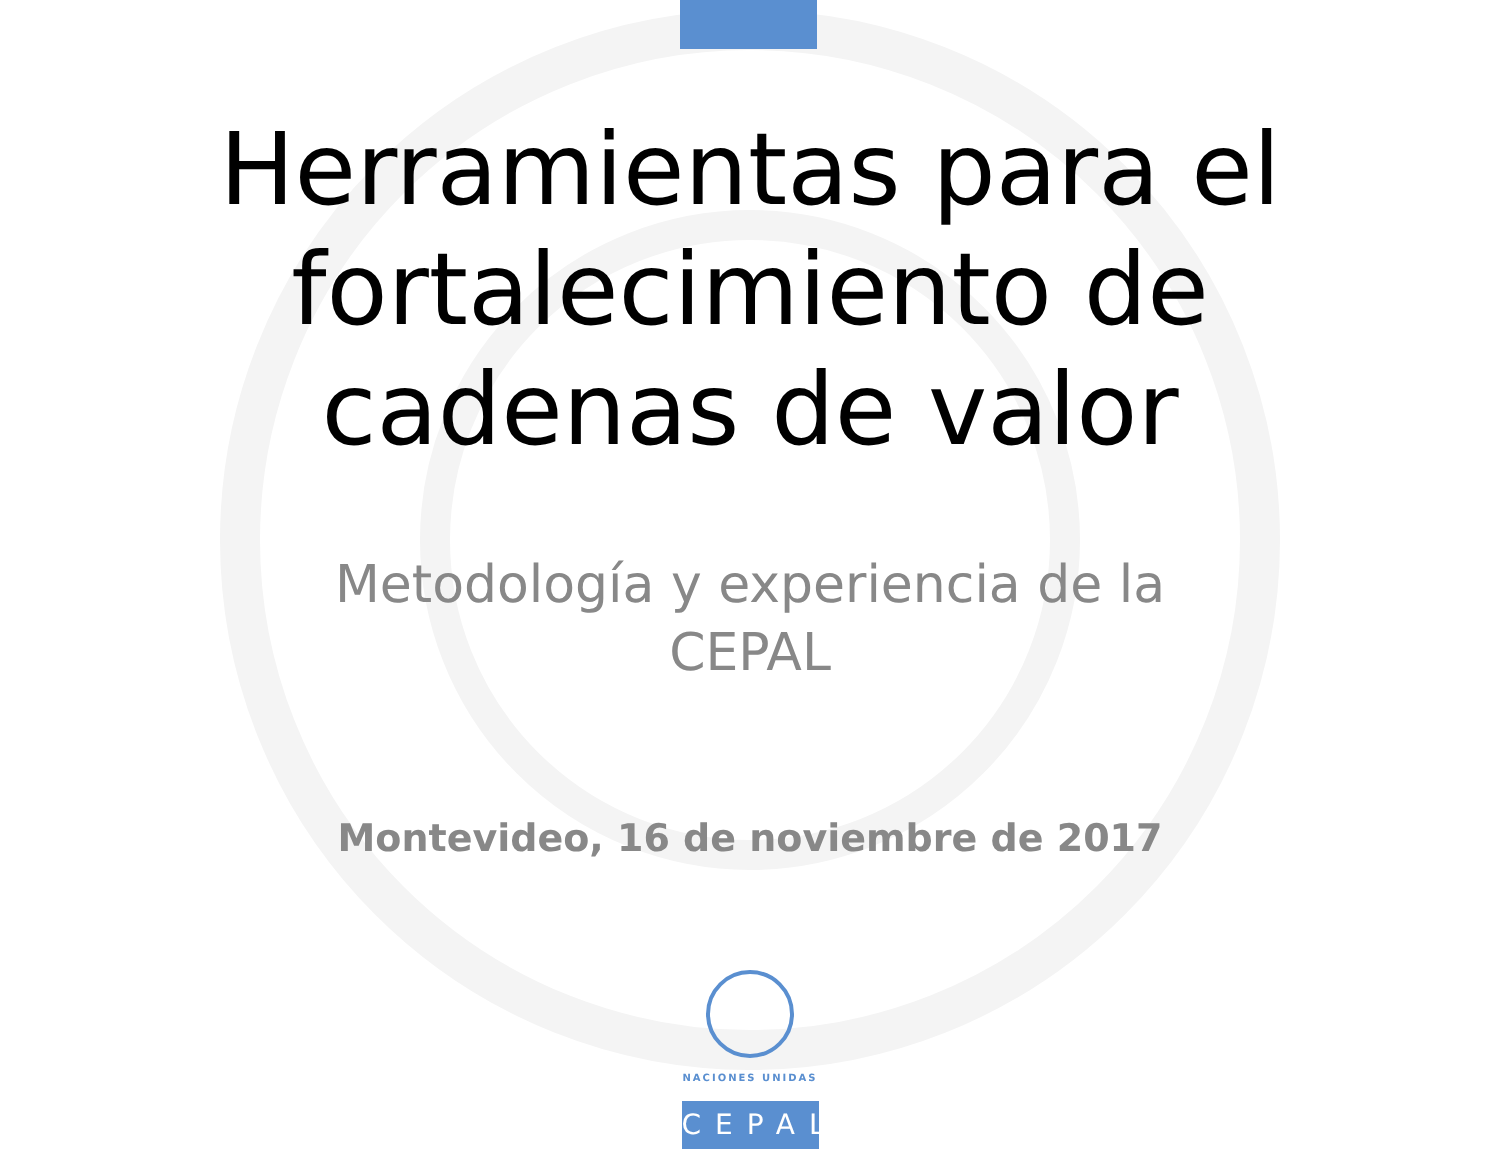Herramientas para el
fortalecimiento de
cadenas de valor
Metodología y experiencia de la CEPAL
Montevideo, 16 de noviembre de 2017
NACIONES UNIDAS
CEPAL